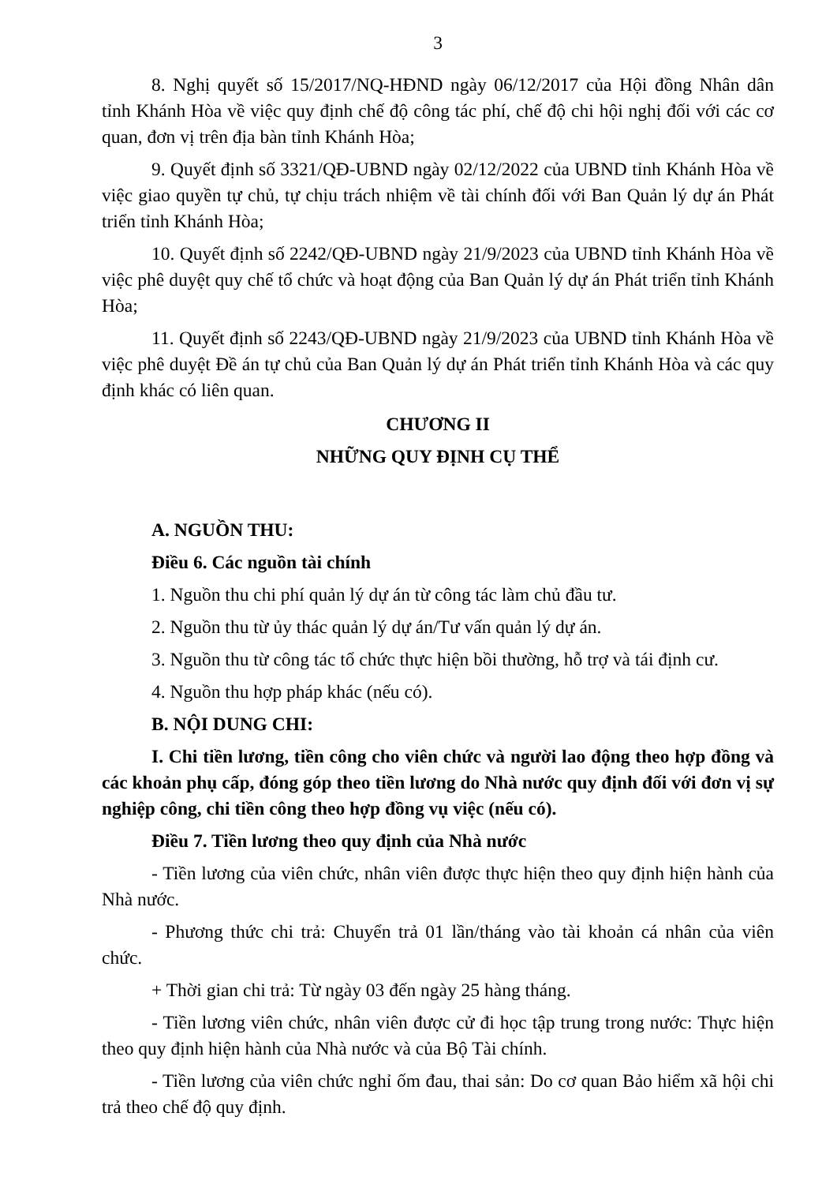3
8. Nghị quyết số 15/2017/NQ-HĐND ngày 06/12/2017 của Hội đồng Nhân dân tỉnh Khánh Hòa về việc quy định chế độ công tác phí, chế độ chi hội nghị đối với các cơ quan, đơn vị trên địa bàn tỉnh Khánh Hòa;
9. Quyết định số 3321/QĐ-UBND ngày 02/12/2022 của UBND tỉnh Khánh Hòa về việc giao quyền tự chủ, tự chịu trách nhiệm về tài chính đối với Ban Quản lý dự án Phát triển tỉnh Khánh Hòa;
10. Quyết định số 2242/QĐ-UBND ngày 21/9/2023 của UBND tỉnh Khánh Hòa về việc phê duyệt quy chế tổ chức và hoạt động của Ban Quản lý dự án Phát triển tỉnh Khánh Hòa;
11. Quyết định số 2243/QĐ-UBND ngày 21/9/2023 của UBND tỉnh Khánh Hòa về việc phê duyệt Đề án tự chủ của Ban Quản lý dự án Phát triển tỉnh Khánh Hòa và các quy định khác có liên quan.
CHƯƠNG II
NHỮNG QUY ĐỊNH CỤ THỂ
A. NGUỒN THU:
Điều 6. Các nguồn tài chính
1. Nguồn thu chi phí quản lý dự án từ công tác làm chủ đầu tư.
2. Nguồn thu từ ủy thác quản lý dự án/Tư vấn quản lý dự án.
3. Nguồn thu từ công tác tổ chức thực hiện bồi thường, hỗ trợ và tái định cư.
4. Nguồn thu hợp pháp khác (nếu có).
B. NỘI DUNG CHI:
I. Chi tiền lương, tiền công cho viên chức và người lao động theo hợp đồng và các khoản phụ cấp, đóng góp theo tiền lương do Nhà nước quy định đối với đơn vị sự nghiệp công, chi tiền công theo hợp đồng vụ việc (nếu có).
Điều 7. Tiền lương theo quy định của Nhà nước
- Tiền lương của viên chức, nhân viên được thực hiện theo quy định hiện hành của Nhà nước.
- Phương thức chi trả: Chuyển trả 01 lần/tháng vào tài khoản cá nhân của viên chức.
+ Thời gian chi trả: Từ ngày 03 đến ngày 25 hàng tháng.
- Tiền lương viên chức, nhân viên được cử đi học tập trung trong nước: Thực hiện theo quy định hiện hành của Nhà nước và của Bộ Tài chính.
- Tiền lương của viên chức nghỉ ốm đau, thai sản: Do cơ quan Bảo hiểm xã hội chi trả theo chế độ quy định.